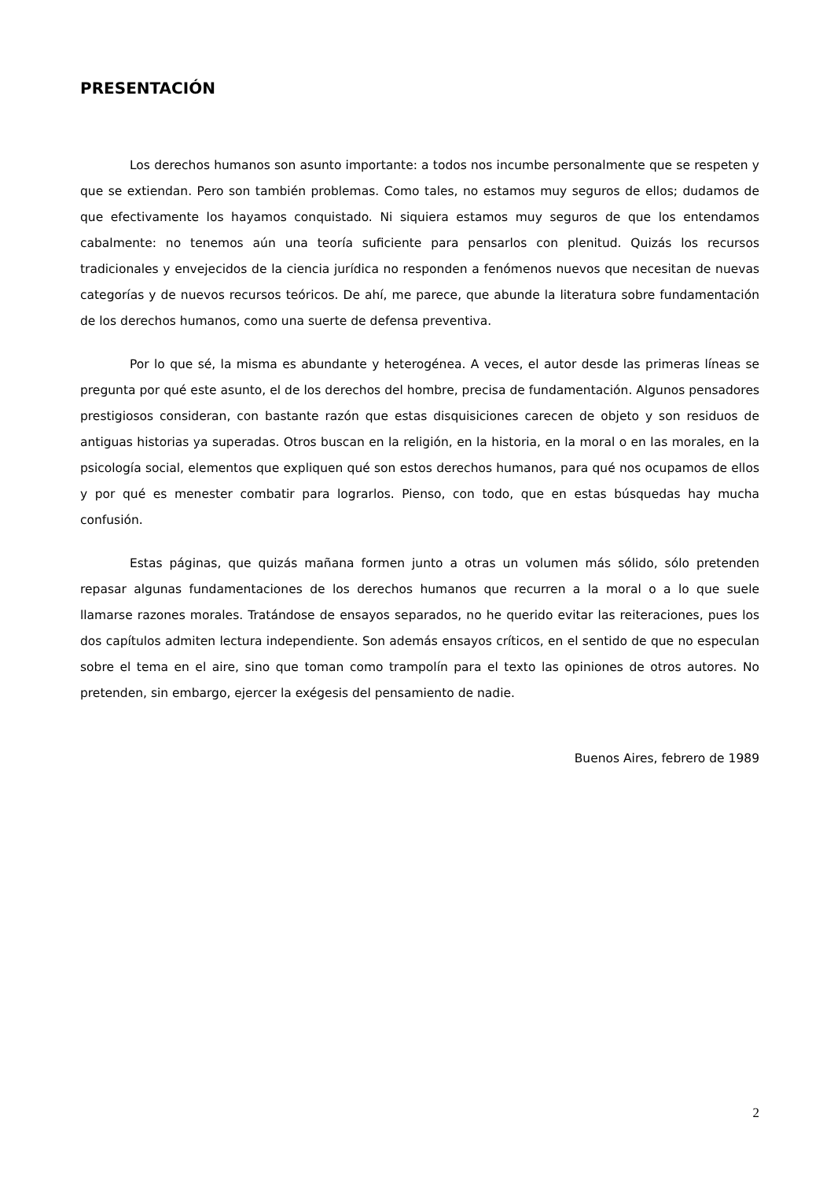PRESENTACIÓN
Los derechos humanos son asunto importante: a todos nos incumbe personalmente que se respeten y que se extiendan. Pero son también problemas. Como tales, no estamos muy seguros de ellos; dudamos de que efectivamente los hayamos conquistado. Ni siquiera estamos muy seguros de que los entendamos cabalmente: no tenemos aún una teoría suficiente para pensarlos con plenitud. Quizás los recursos tradicionales y envejecidos de la ciencia jurídica no responden a fenómenos nuevos que necesitan de nuevas categorías y de nuevos recursos teóricos. De ahí, me parece, que abunde la literatura sobre fundamentación de los derechos humanos, como una suerte de defensa preventiva.
Por lo que sé, la misma es abundante y heterogénea. A veces, el autor desde las primeras líneas se pregunta por qué este asunto, el de los derechos del hombre, precisa de fundamentación. Algunos pensadores prestigiosos consideran, con bastante razón que estas disquisiciones carecen de objeto y son residuos de antiguas historias ya superadas. Otros buscan en la religión, en la historia, en la moral o en las morales, en la psicología social, elementos que expliquen qué son estos derechos humanos, para qué nos ocupamos de ellos y por qué es menester combatir para lograrlos. Pienso, con todo, que en estas búsquedas hay mucha confusión.
Estas páginas, que quizás mañana formen junto a otras un volumen más sólido, sólo pretenden repasar algunas fundamentaciones de los derechos humanos que recurren a la moral o a lo que suele llamarse razones morales. Tratándose de ensayos separados, no he querido evitar las reiteraciones, pues los dos capítulos admiten lectura independiente. Son además ensayos críticos, en el sentido de que no especulan sobre el tema en el aire, sino que toman como trampolín para el texto las opiniones de otros autores. No pretenden, sin embargo, ejercer la exégesis del pensamiento de nadie.
Buenos Aires, febrero de 1989
2